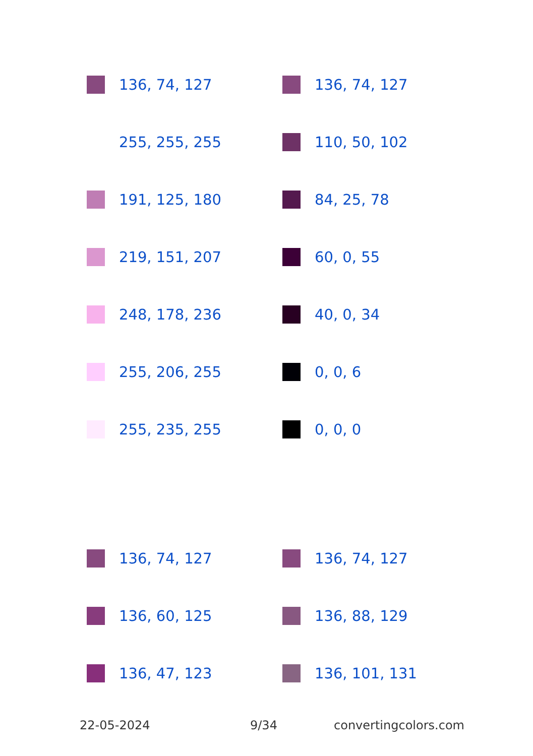136, 74, 127 136, 74, 127
255, 255, 255 110, 50, 102
191, 125, 180 84, 25, 78
219, 151, 207 60, 0, 55
248, 178, 236 40, 0, 34
255, 206, 255 0, 0, 6
255, 235, 255 0, 0, 0
136, 74, 127 136, 74, 127
136, 60, 125 136, 88, 129
136, 47, 123 136, 101, 131
22-05-2024 9/34 convertingcolors.com